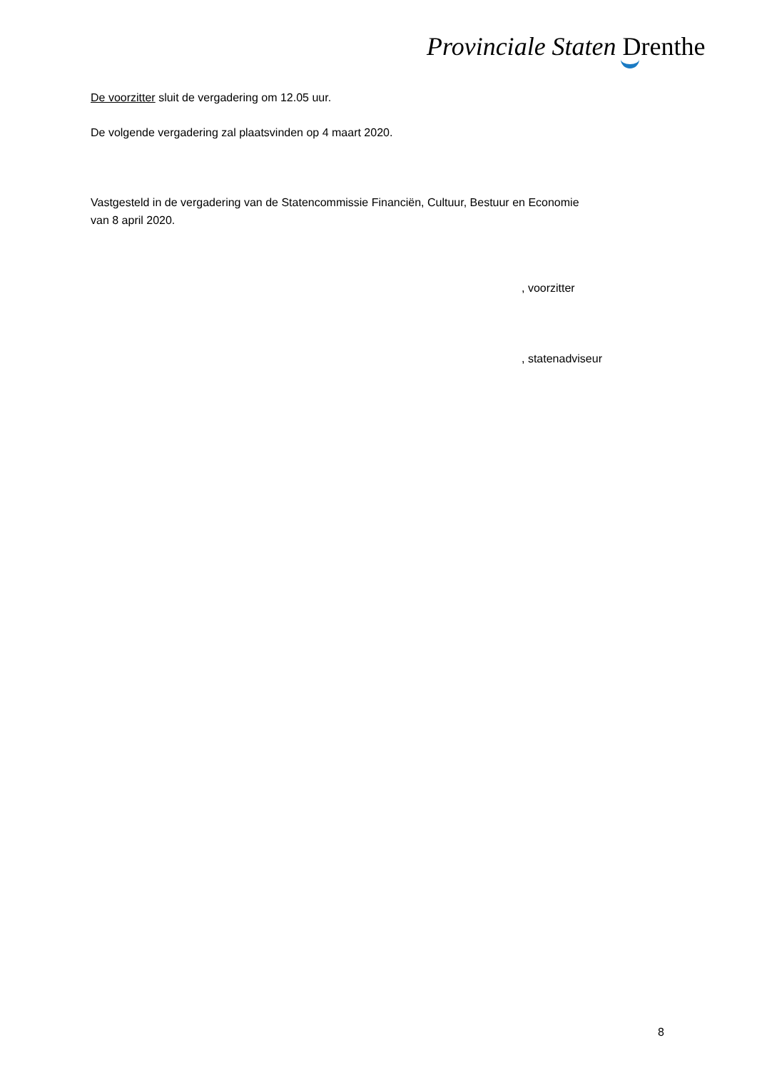Provinciale Staten Drenthe
De voorzitter sluit de vergadering om 12.05 uur.
De volgende vergadering zal plaatsvinden op 4 maart 2020.
Vastgesteld in de vergadering van de Statencommissie Financiën, Cultuur, Bestuur en Economie
van 8 april 2020.
, voorzitter
, statenadviseur
8